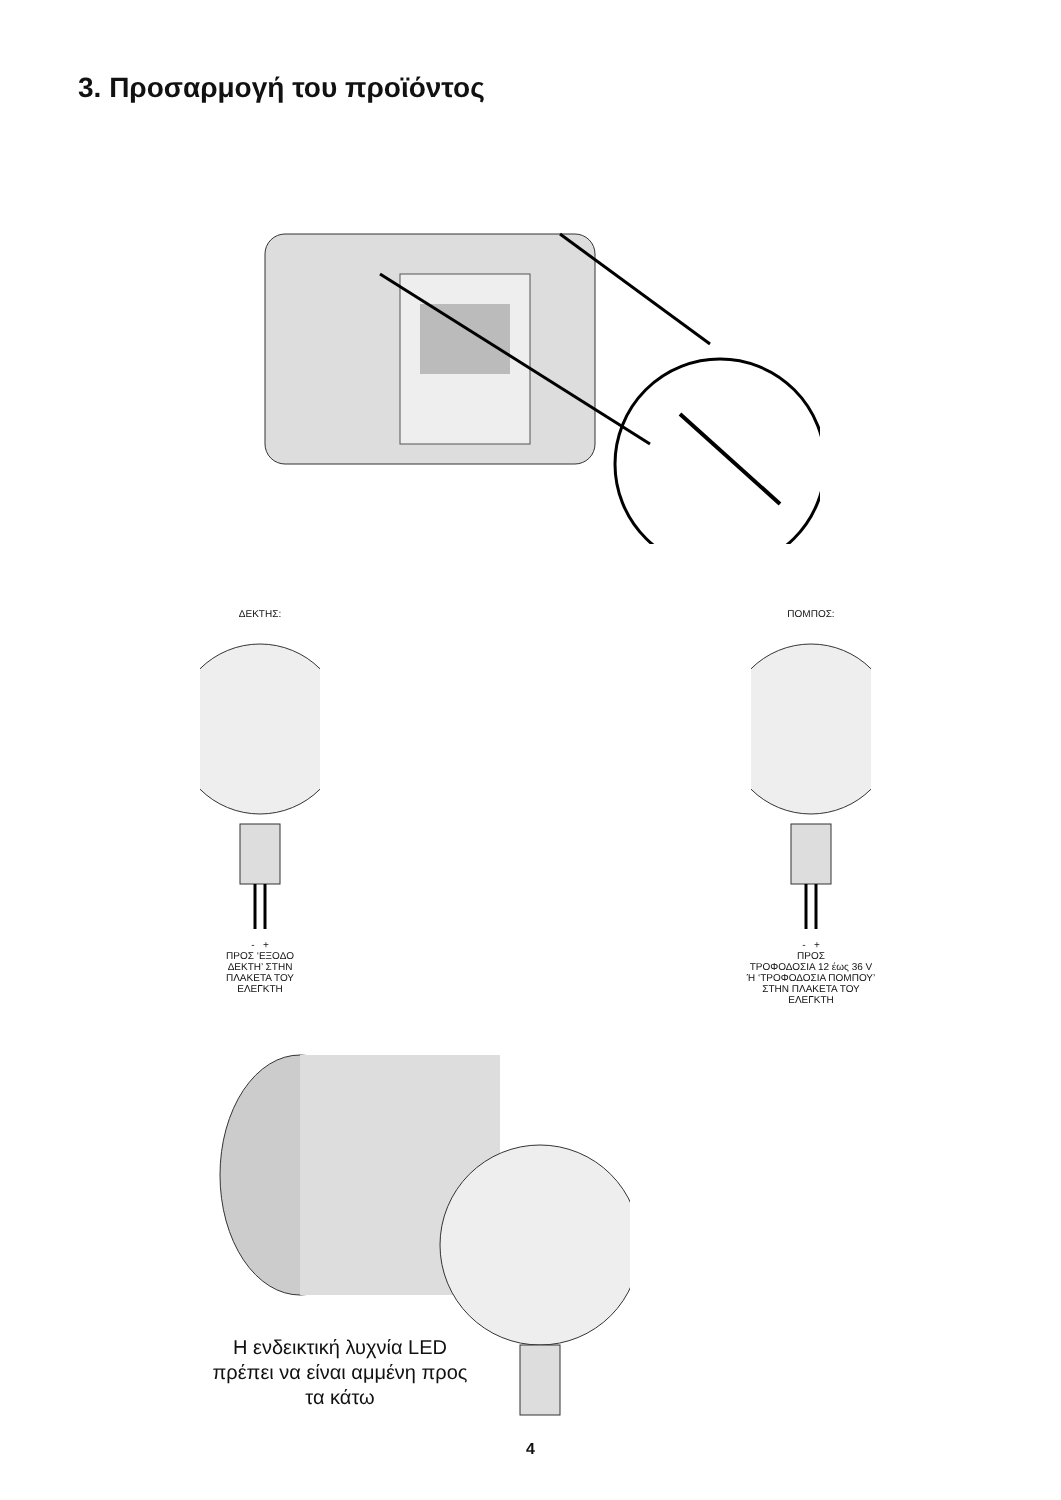3. Προσαρμογή του προϊόντος
ΔΕΚΤΗΣ:
- +
ΠΡΟΣ ‘ΕΞΟΔΟ
ΔΕΚΤΗ’ ΣΤΗΝ
ΠΛΑΚΕΤΑ ΤΟΥ
ΕΛΕΓΚΤΗ
ΠΟΜΠΟΣ:
- +
ΠΡΟΣ
ΤΡΟΦΟΔΟΣΙΑ 12 έως 36 V
Ή ‘ΤΡΟΦΟΔΟΣΙΑ ΠΟΜΠΟΥ’
ΣΤΗΝ ΠΛΑΚΕΤΑ ΤΟΥ
ΕΛΕΓΚΤΗ
Η ενδεικτική λυχνία LED πρέπει να είναι αμμένη προς τα κάτω
4